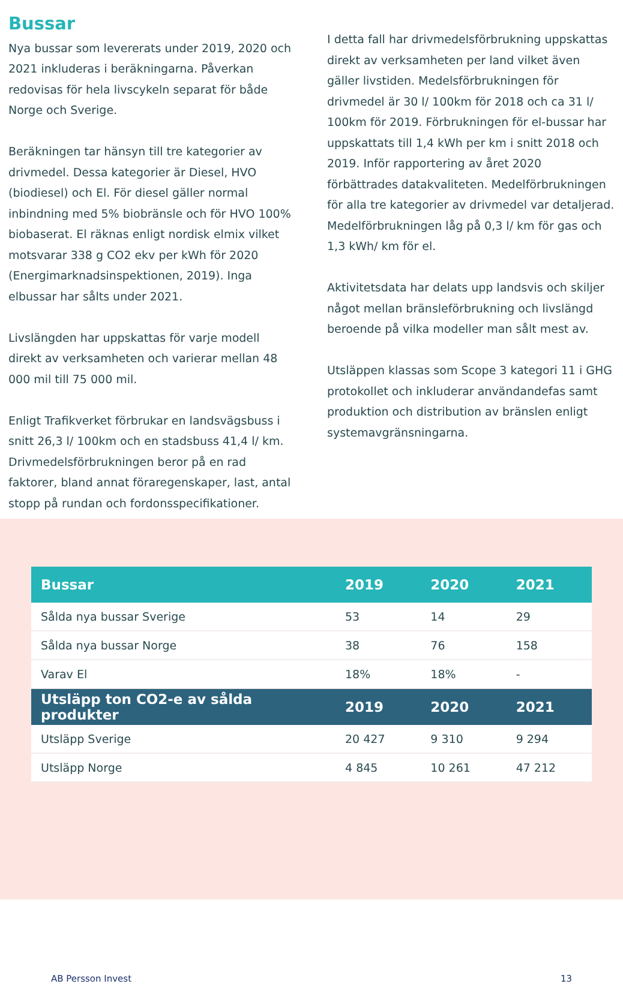Bussar
Nya bussar som levererats under 2019, 2020 och 2021 inkluderas i beräkningarna. Påverkan redovisas för hela livscykeln separat för både Norge och Sverige.
Beräkningen tar hänsyn till tre kategorier av drivmedel. Dessa kategorier är Diesel, HVO (biodiesel) och El. För diesel gäller normal inbindning med 5% biobränsle och för HVO 100% biobaserat. El räknas enligt nordisk elmix vilket motsvarar 338 g CO2 ekv per kWh för 2020 (Energimarknadsinspektionen, 2019). Inga elbussar har sålts under 2021.
Livslängden har uppskattas för varje modell direkt av verksamheten och varierar mellan 48 000 mil till 75 000 mil.
Enligt Trafikverket förbrukar en landsvägsbuss i snitt 26,3 l/ 100km och en stadsbuss 41,4 l/ km. Drivmedelsförbrukningen beror på en rad faktorer, bland annat föraregenskaper, last, antal stopp på rundan och fordonsspecifikationer.
I detta fall har drivmedelsförbrukning uppskattas direkt av verksamheten per land vilket även gäller livstiden. Medelsförbrukningen för drivmedel är 30 l/ 100km för 2018 och ca 31 l/ 100km för 2019. Förbrukningen för el-bussar har uppskattats till 1,4 kWh per km i snitt 2018 och 2019. Inför rapportering av året 2020 förbättrades datakvaliteten. Medelförbrukningen för alla tre kategorier av drivmedel var detaljerad. Medelförbrukningen låg på 0,3 l/ km för gas och 1,3 kWh/ km för el.
Aktivitetsdata har delats upp landsvis och skiljer något mellan bränsleförbrukning och livslängd beroende på vilka modeller man sålt mest av.
Utsläppen klassas som Scope 3 kategori 11 i GHG protokollet och inkluderar användandefas samt produktion och distribution av bränslen enligt systemavgränsningarna.
| Bussar | 2019 | 2020 | 2021 |
| --- | --- | --- | --- |
| Sålda nya bussar Sverige | 53 | 14 | 29 |
| Sålda nya bussar Norge | 38 | 76 | 158 |
| Varav El | 18% | 18% | - |
| Utsläpp ton CO2-e av sålda produkter | 2019 | 2020 | 2021 |
| Utsläpp Sverige | 20 427 | 9 310 | 9 294 |
| Utsläpp Norge | 4 845 | 10 261 | 47 212 |
AB Persson Invest 13